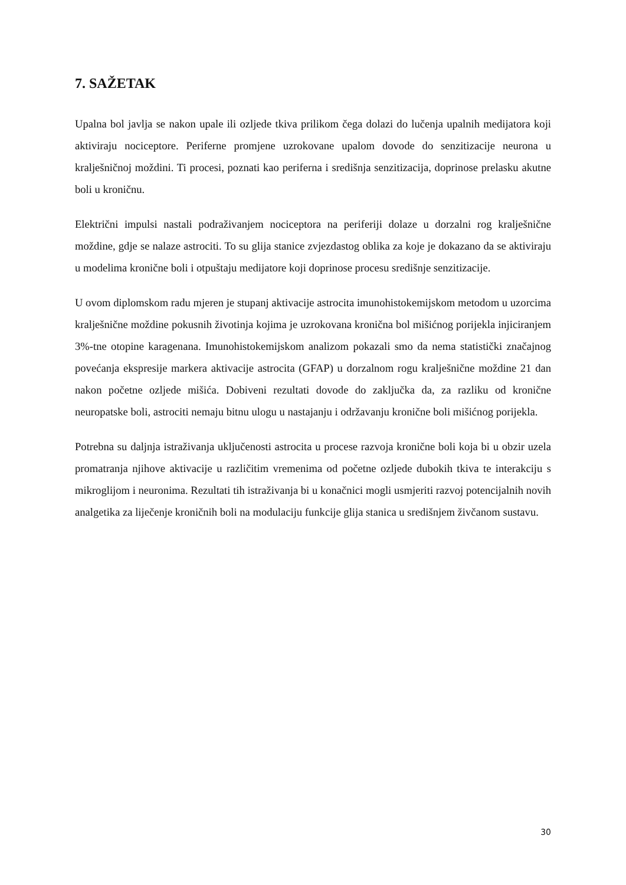7. SAŽETAK
Upalna bol javlja se nakon upale ili ozljede tkiva prilikom čega dolazi do lučenja upalnih medijatora koji aktiviraju nociceptore. Periferne promjene uzrokovane upalom dovode do senzitizacije neurona u kralješničnoj moždini. Ti procesi, poznati kao periferna i središnja senzitizacija, doprinose prelasku akutne boli u kroničnu.
Električni impulsi nastali podraživanjem nociceptora na periferiji dolaze u dorzalni rog kralješnične moždine, gdje se nalaze astrociti. To su glija stanice zvjezdastog oblika za koje je dokazano da se aktiviraju u modelima kronične boli i otpuštaju medijatore koji doprinose procesu središnje senzitizacije.
U ovom diplomskom radu mjeren je stupanj aktivacije astrocita imunohistokemijskom metodom u uzorcima kralješnične moždine pokusnih životinja kojima je uzrokovana kronična bol mišićnog porijekla injiciranjem 3%-tne otopine karagenana. Imunohistokemijskom analizom pokazali smo da nema statistički značajnog povećanja ekspresije markera aktivacije astrocita (GFAP) u dorzalnom rogu kralješnične moždine 21 dan nakon početne ozljede mišića. Dobiveni rezultati dovode do zaključka da, za razliku od kronične neuropatske boli, astrociti nemaju bitnu ulogu u nastajanju i održavanju kronične boli mišićnog porijekla.
Potrebna su daljnja istraživanja uključenosti astrocita u procese razvoja kronične boli koja bi u obzir uzela promatranja njihove aktivacije u različitim vremenima od početne ozljede dubokih tkiva te interakciju s mikroglijom i neuronima. Rezultati tih istraživanja bi u konačnici mogli usmjeriti razvoj potencijalnih novih analgetika za liječenje kroničnih boli na modulaciju funkcije glija stanica u središnjem živčanom sustavu.
30